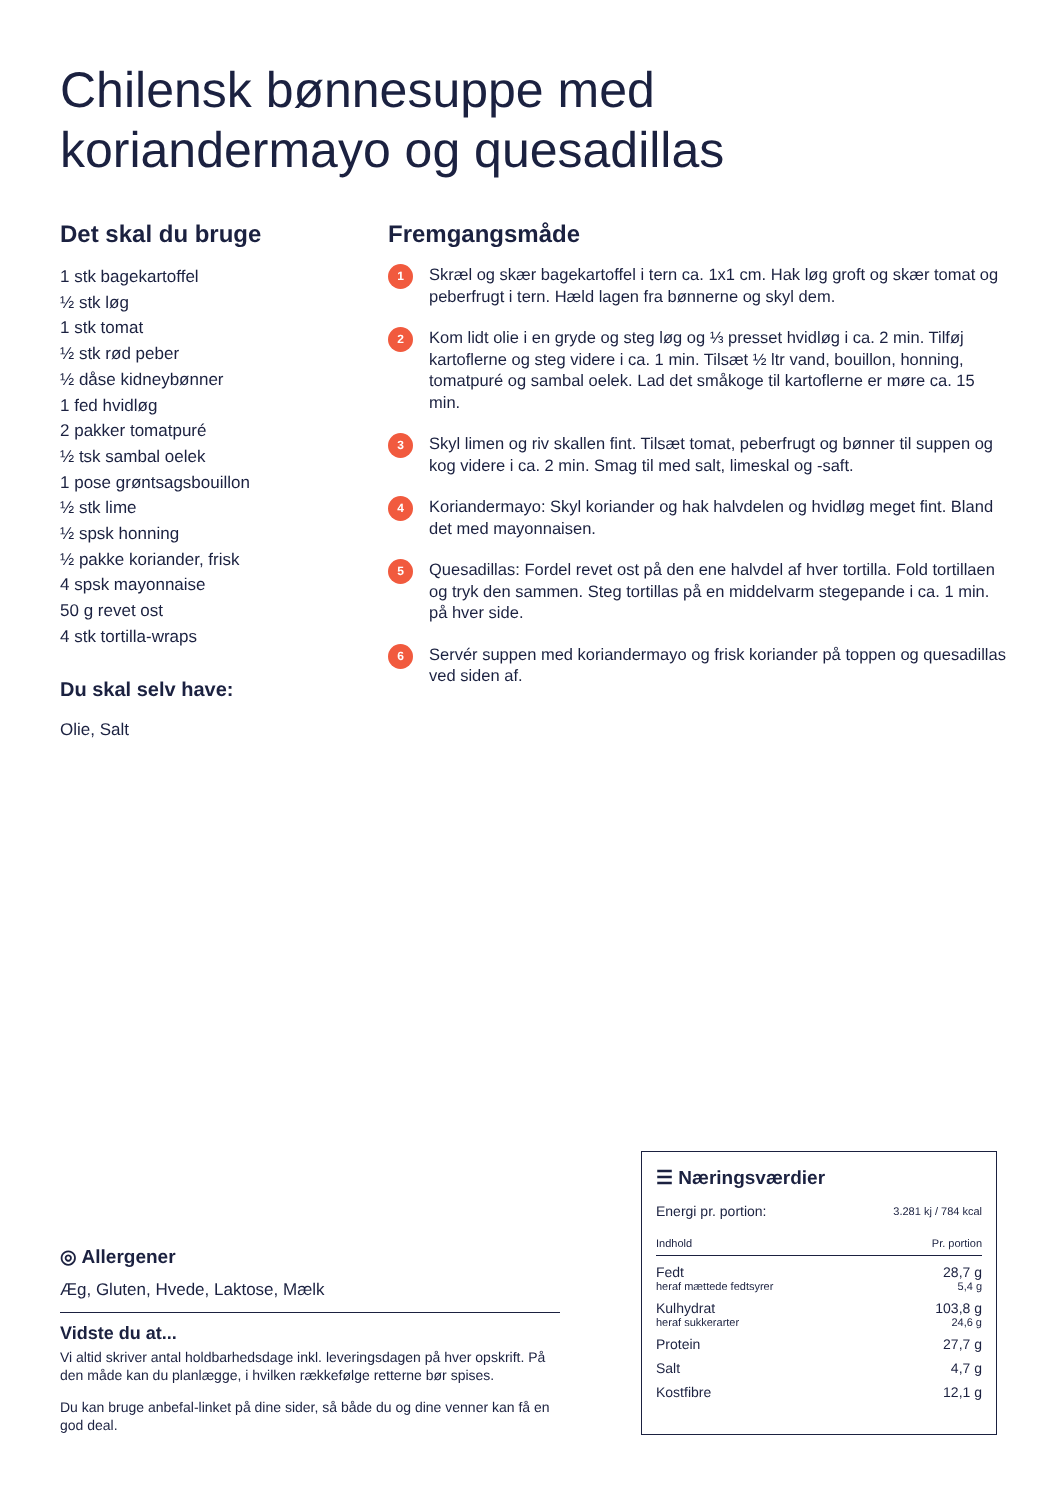Chilensk bønnesuppe med
koriandermayo og quesadillas
Det skal du bruge
1 stk bagekartoffel
½ stk løg
1 stk tomat
½ stk rød peber
½ dåse kidneybønner
1 fed hvidløg
2 pakker tomatpuré
½ tsk sambal oelek
1 pose grøntsagsbouillon
½ stk lime
½ spsk honning
½ pakke koriander, frisk
4 spsk mayonnaise
50 g revet ost
4 stk tortilla-wraps
Du skal selv have:
Olie, Salt
Fremgangsmåde
1
Skræl og skær bagekartoffel i tern ca. 1x1 cm. Hak løg groft og skær tomat og peberfrugt i tern. Hæld lagen fra bønnerne og skyl dem.
2
Kom lidt olie i en gryde og steg løg og ⅓ presset hvidløg i ca. 2 min. Tilføj kartoflerne og steg videre i ca. 1 min. Tilsæt ½ ltr vand, bouillon, honning, tomatpuré og sambal oelek. Lad det småkoge til kartoflerne er møre ca. 15 min.
3
Skyl limen og riv skallen fint. Tilsæt tomat, peberfrugt og bønner til suppen og kog videre i ca. 2 min. Smag til med salt, limeskal og -saft.
4
Koriandermayo: Skyl koriander og hak halvdelen og hvidløg meget fint. Bland det med mayonnaisen.
5
Quesadillas: Fordel revet ost på den ene halvdel af hver tortilla. Fold tortillaen og tryk den sammen. Steg tortillas på en middelvarm stegepande i ca. 1 min. på hver side.
6
Servér suppen med koriandermayo og frisk koriander på toppen og quesadillas ved siden af.
◎ Allergener
Æg, Gluten, Hvede, Laktose, Mælk
Vidste du at...
Vi altid skriver antal holdbarhedsdage inkl. leveringsdagen på hver opskrift. På den måde kan du planlægge, i hvilken rækkefølge retterne bør spises.
Du kan bruge anbefal-linket på dine sider, så både du og dine venner kan få en god deal.
☰ Næringsværdier
| Energi pr. portion: | 3.281 kj / 784 kcal |
| Indhold | Pr. portion |
| Fedt | 28,7 g |
| heraf mættede fedtsyrer | 5,4 g |
| Kulhydrat | 103,8 g |
| heraf sukkerarter | 24,6 g |
| Protein | 27,7 g |
| Salt | 4,7 g |
| Kostfibre | 12,1 g |